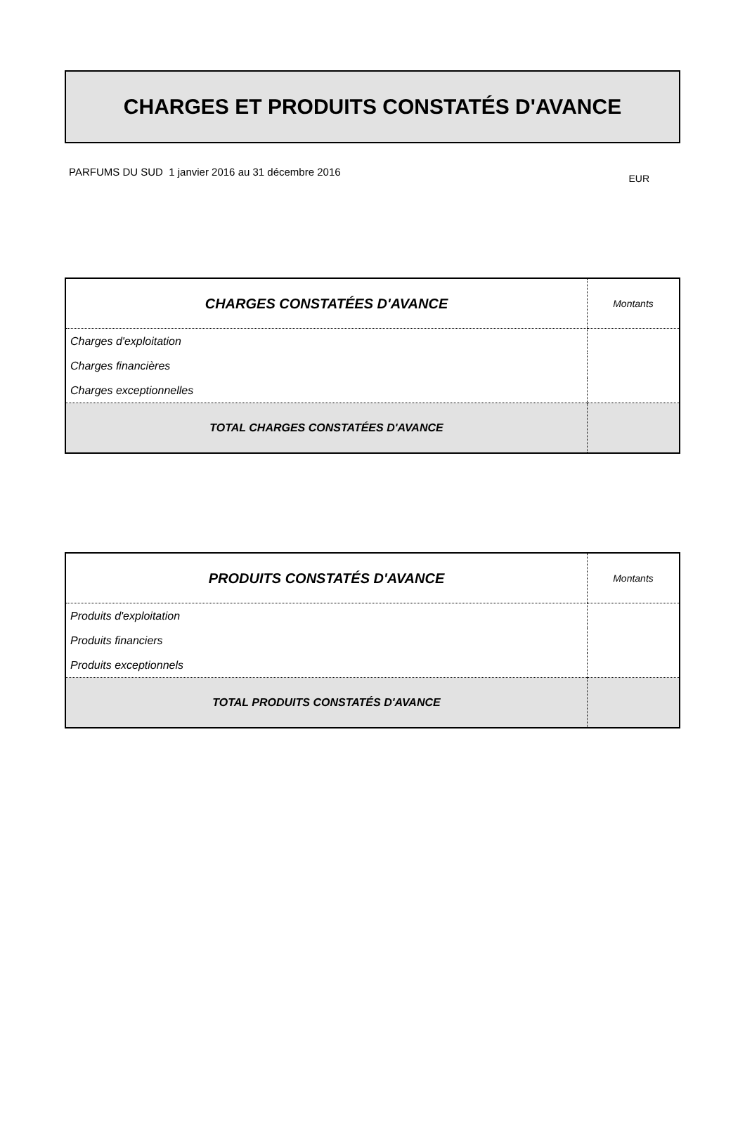CHARGES ET PRODUITS CONSTATÉS D'AVANCE
PARFUMS DU SUD 1 janvier 2016 au 31 décembre 2016 EUR
| CHARGES CONSTATÉES D'AVANCE | Montants |
| Charges d'exploitation | |
| Charges financières | |
| Charges exceptionnelles | |
| TOTAL CHARGES CONSTATÉES D'AVANCE | |
| PRODUITS CONSTATÉS D'AVANCE | Montants |
| Produits d'exploitation | |
| Produits financiers | |
| Produits exceptionnels | |
| TOTAL PRODUITS CONSTATÉS D'AVANCE | |